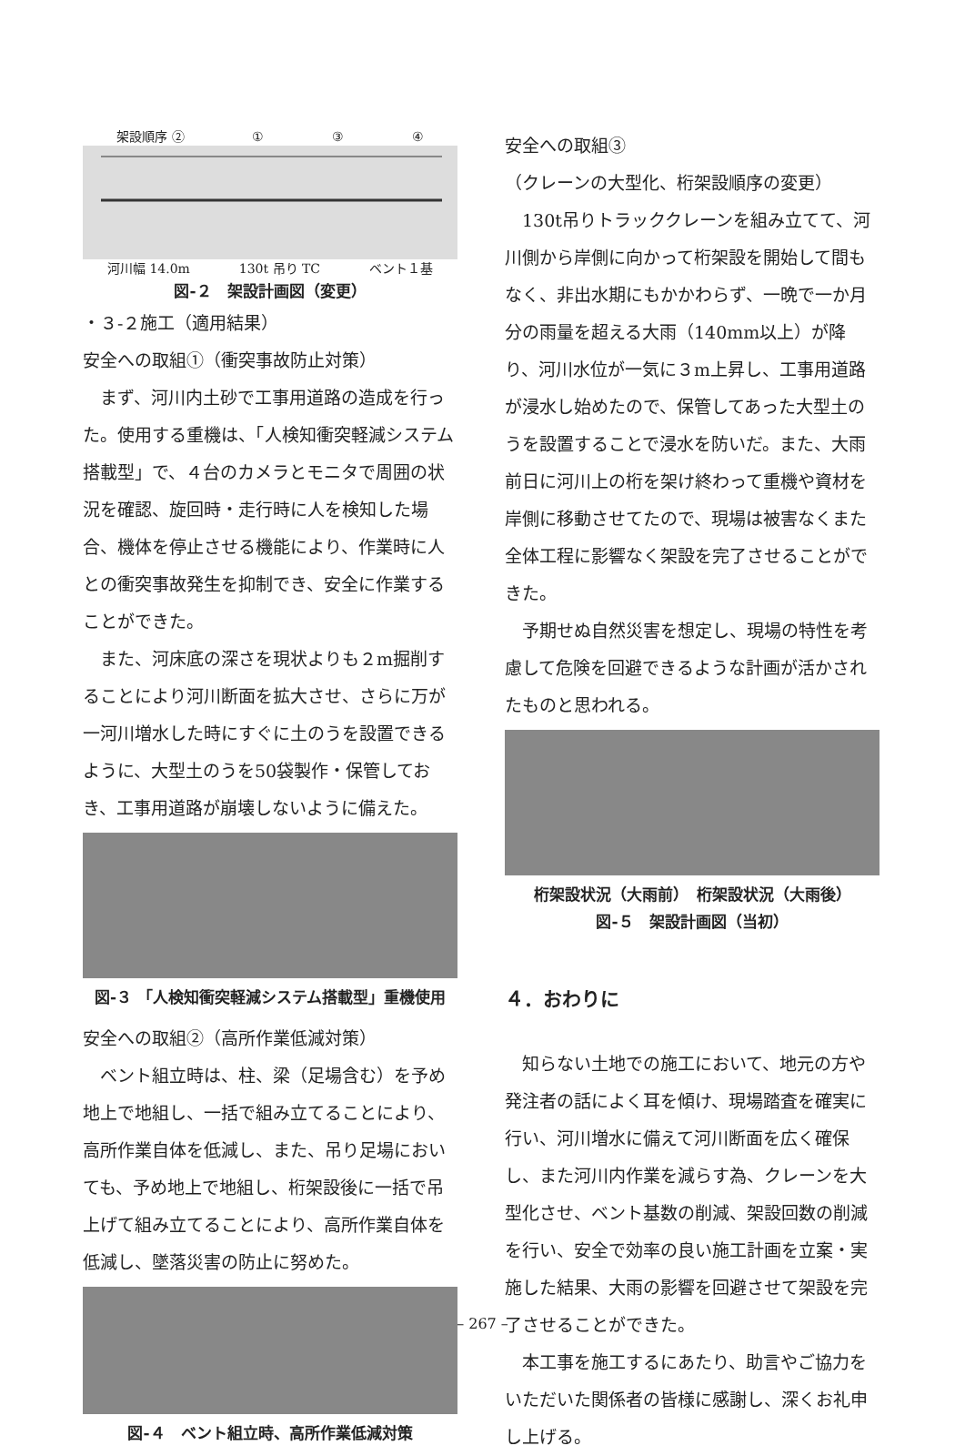架設順序 ② ① ③ ④
河川幅 14.0m 130t 吊り TC ベント１基
図‑２　架設計画図（変更）
・３‑２施工（適用結果）
安全への取組①（衝突事故防止対策）
まず、河川内土砂で工事用道路の造成を行った。使用する重機は、「人検知衝突軽減システム搭載型」で、４台のカメラとモニタで周囲の状況を確認、旋回時・走行時に人を検知した場合、機体を停止させる機能により、作業時に人との衝突事故発生を抑制でき、安全に作業することができた。
また、河床底の深さを現状よりも２m掘削することにより河川断面を拡大させ、さらに万が一河川増水した時にすぐに土のうを設置できるように、大型土のうを50袋製作・保管しておき、工事用道路が崩壊しないように備えた。
図‑３ 「人検知衝突軽減システム搭載型」重機使用
安全への取組②（高所作業低減対策）
ベント組立時は、柱、梁（足場含む）を予め地上で地組し、一括で組み立てることにより、高所作業自体を低減し、また、吊り足場においても、予め地上で地組し、桁架設後に一括で吊上げて組み立てることにより、高所作業自体を低減し、墜落災害の防止に努めた。
図‑４　ベント組立時、高所作業低減対策
安全への取組③
（クレーンの大型化、桁架設順序の変更）
130t吊りトラッククレーンを組み立てて、河川側から岸側に向かって桁架設を開始して間もなく、非出水期にもかかわらず、一晩で一か月分の雨量を超える大雨（140mm以上）が降り、河川水位が一気に３m上昇し、工事用道路が浸水し始めたので、保管してあった大型土のうを設置することで浸水を防いだ。また、大雨前日に河川上の桁を架け終わって重機や資材を岸側に移動させてたので、現場は被害なくまた全体工程に影響なく架設を完了させることができた。
予期せぬ自然災害を想定し、現場の特性を考慮して危険を回避できるような計画が活かされたものと思われる。
桁架設状況（大雨前）　桁架設状況（大雨後）
図‑５　架設計画図（当初）
４．おわりに
知らない土地での施工において、地元の方や発注者の話によく耳を傾け、現場踏査を確実に行い、河川増水に備えて河川断面を広く確保し、また河川内作業を減らす為、クレーンを大型化させ、ベント基数の削減、架設回数の削減を行い、安全で効率の良い施工計画を立案・実施した結果、大雨の影響を回避させて架設を完了させることができた。
本工事を施工するにあたり、助言やご協力をいただいた関係者の皆様に感謝し、深くお礼申し上げる。
– 267 –